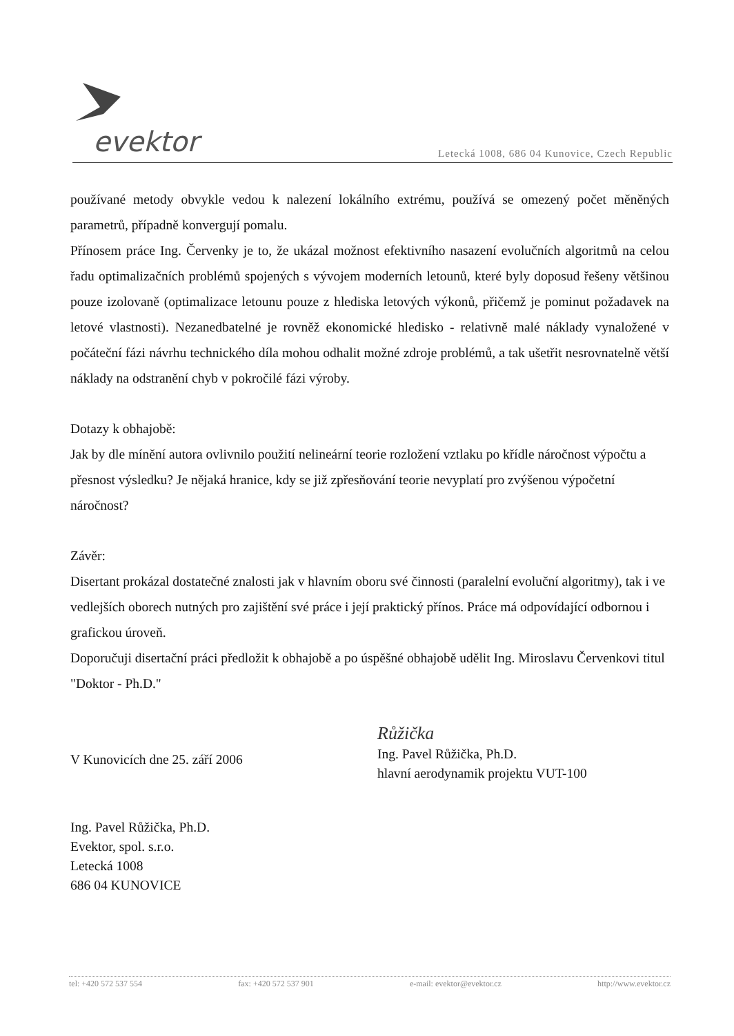evektor
Letecká 1008, 686 04 Kunovice, Czech Republic
používané metody obvykle vedou k nalezení lokálního extrému, používá se omezený počet měněných parametrů, případně konvergují pomalu.
Přínosem práce Ing. Červenky je to, že ukázal možnost efektivního nasazení evolučních algoritmů na celou řadu optimalizačních problémů spojených s vývojem moderních letounů, které byly doposud řešeny většinou pouze izolovaně (optimalizace letounu pouze z hlediska letových výkonů, přičemž je pominut požadavek na letové vlastnosti). Nezanedbatelné je rovněž ekonomické hledisko - relativně malé náklady vynaložené v počáteční fázi návrhu technického díla mohou odhalit možné zdroje problémů, a tak ušetřit nesrovnatelně větší náklady na odstranění chyb v pokročilé fázi výroby.
Dotazy k obhajobě:
Jak by dle mínění autora ovlivnilo použití nelineární teorie rozložení vztlaku po křídle náročnost výpočtu a přesnost výsledku? Je nějaká hranice, kdy se již zpřesňování teorie nevyplatí pro zvýšenou výpočetní náročnost?
Závěr:
Disertant prokázal dostatečné znalosti jak v hlavním oboru své činnosti (paralelní evoluční algoritmy), tak i ve vedlejších oborech nutných pro zajištění své práce i její praktický přínos. Práce má odpovídající odbornou i grafickou úroveň.
Doporučuji disertační práci předložit k obhajobě a po úspěšné obhajobě udělit Ing. Miroslavu Červenkovi titul "Doktor - Ph.D."
V Kunovicích dne 25. září 2006
Růžička
Ing. Pavel Růžička, Ph.D.
hlavní aerodynamik projektu VUT-100
Ing. Pavel Růžička, Ph.D.
Evektor, spol. s.r.o.
Letecká 1008
686 04 KUNOVICE
tel: +420 572 537 554 fax: +420 572 537 901 e-mail: evektor@evektor.cz http://www.evektor.cz